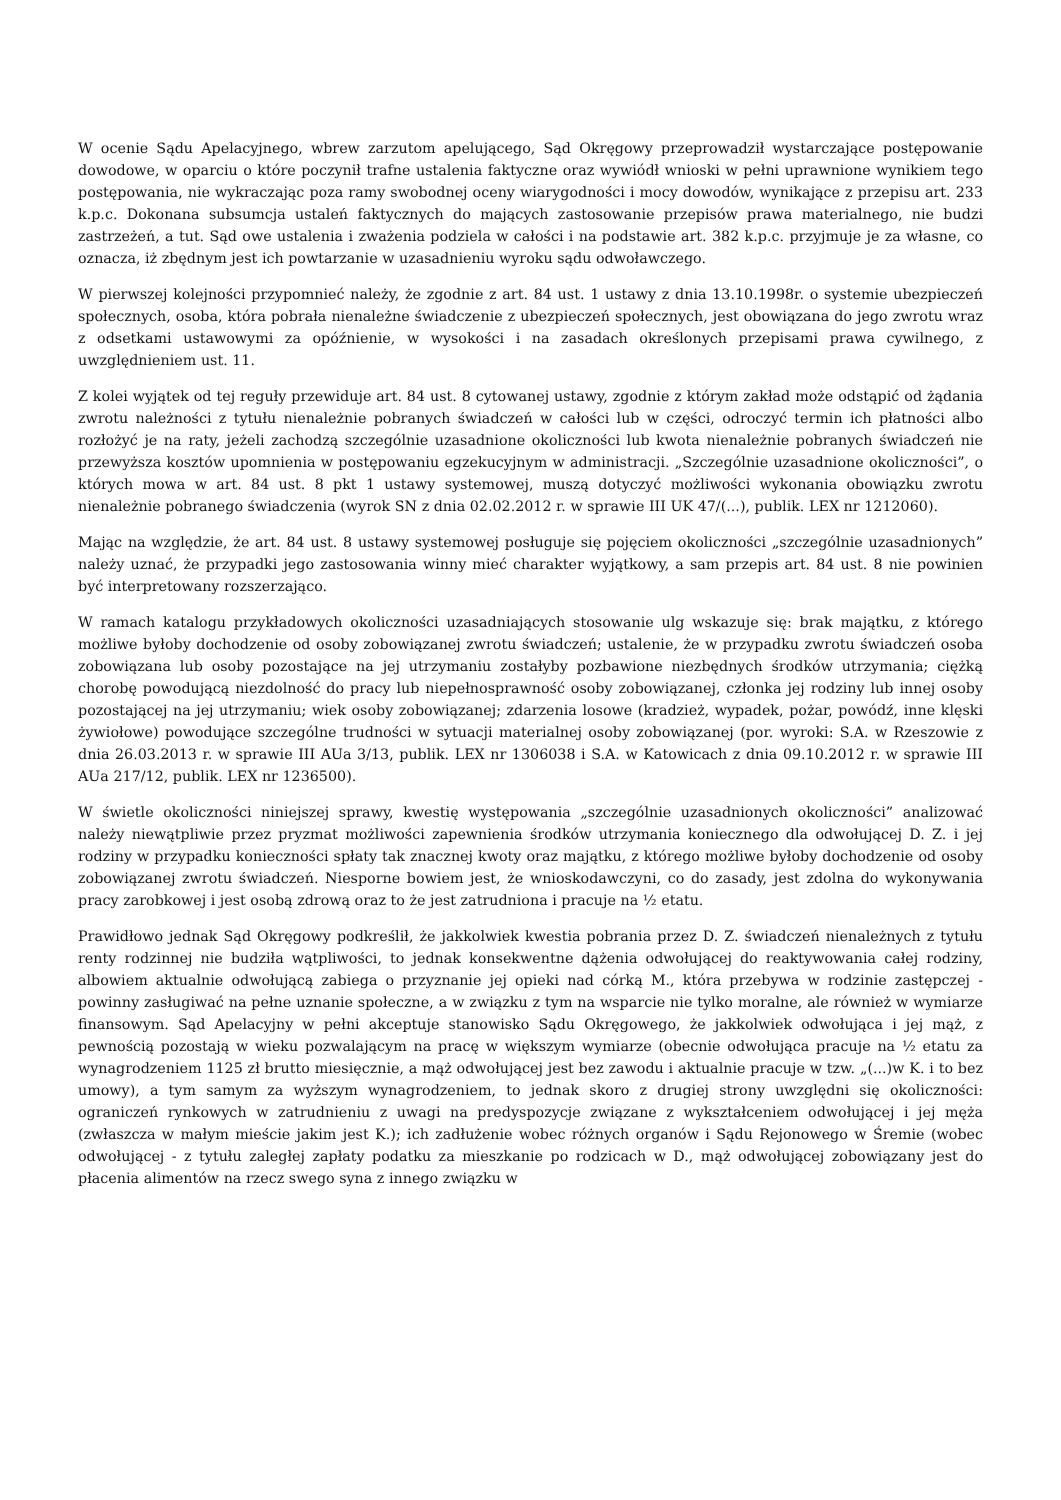W ocenie Sądu Apelacyjnego, wbrew zarzutom apelującego, Sąd Okręgowy przeprowadził wystarczające postępowanie dowodowe, w oparciu o które poczynił trafne ustalenia faktyczne oraz wywiódł wnioski w pełni uprawnione wynikiem tego postępowania, nie wykraczając poza ramy swobodnej oceny wiarygodności i mocy dowodów, wynikające z przepisu art. 233 k.p.c. Dokonana subsumcja ustaleń faktycznych do mających zastosowanie przepisów prawa materialnego, nie budzi zastrzeżeń, a tut. Sąd owe ustalenia i zważenia podziela w całości i na podstawie art. 382 k.p.c. przyjmuje je za własne, co oznacza, iż zbędnym jest ich powtarzanie w uzasadnieniu wyroku sądu odwoławczego.
W pierwszej kolejności przypomnieć należy, że zgodnie z art. 84 ust. 1 ustawy z dnia 13.10.1998r. o systemie ubezpieczeń społecznych, osoba, która pobrała nienależne świadczenie z ubezpieczeń społecznych, jest obowiązana do jego zwrotu wraz z odsetkami ustawowymi za opóźnienie, w wysokości i na zasadach określonych przepisami prawa cywilnego, z uwzględnieniem ust. 11.
Z kolei wyjątek od tej reguły przewiduje art. 84 ust. 8 cytowanej ustawy, zgodnie z którym zakład może odstąpić od żądania zwrotu należności z tytułu nienależnie pobranych świadczeń w całości lub w części, odroczyć termin ich płatności albo rozłożyć je na raty, jeżeli zachodzą szczególnie uzasadnione okoliczności lub kwota nienależnie pobranych świadczeń nie przewyższa kosztów upomnienia w postępowaniu egzekucyjnym w administracji. „Szczególnie uzasadnione okoliczności”, o których mowa w art. 84 ust. 8 pkt 1 ustawy systemowej, muszą dotyczyć możliwości wykonania obowiązku zwrotu nienależnie pobranego świadczenia (wyrok SN z dnia 02.02.2012 r. w sprawie III UK 47/(...), publik. LEX nr 1212060).
Mając na względzie, że art. 84 ust. 8 ustawy systemowej posługuje się pojęciem okoliczności „szczególnie uzasadnionych” należy uznać, że przypadki jego zastosowania winny mieć charakter wyjątkowy, a sam przepis art. 84 ust. 8 nie powinien być interpretowany rozszerzająco.
W ramach katalogu przykładowych okoliczności uzasadniających stosowanie ulg wskazuje się: brak majątku, z którego możliwe byłoby dochodzenie od osoby zobowiązanej zwrotu świadczeń; ustalenie, że w przypadku zwrotu świadczeń osoba zobowiązana lub osoby pozostające na jej utrzymaniu zostałyby pozbawione niezbędnych środków utrzymania; ciężką chorobę powodującą niezdolność do pracy lub niepełnosprawność osoby zobowiązanej, członka jej rodziny lub innej osoby pozostającej na jej utrzymaniu; wiek osoby zobowiązanej; zdarzenia losowe (kradzież, wypadek, pożar, powódź, inne klęski żywiołowe) powodujące szczególne trudności w sytuacji materialnej osoby zobowiązanej (por. wyroki: S.A. w Rzeszowie z dnia 26.03.2013 r. w sprawie III AUa 3/13, publik. LEX nr 1306038 i S.A. w Katowicach z dnia 09.10.2012 r. w sprawie III AUa 217/12, publik. LEX nr 1236500).
W świetle okoliczności niniejszej sprawy, kwestię występowania „szczególnie uzasadnionych okoliczności” analizować należy niewątpliwie przez pryzmat możliwości zapewnienia środków utrzymania koniecznego dla odwołującej D. Z. i jej rodziny w przypadku konieczności spłaty tak znacznej kwoty oraz majątku, z którego możliwe byłoby dochodzenie od osoby zobowiązanej zwrotu świadczeń. Niesporne bowiem jest, że wnioskodawczyni, co do zasady, jest zdolna do wykonywania pracy zarobkowej i jest osobą zdrową oraz to że jest zatrudniona i pracuje na ½ etatu.
Prawidłowo jednak Sąd Okręgowy podkreślił, że jakkolwiek kwestia pobrania przez D. Z. świadczeń nienależnych z tytułu renty rodzinnej nie budziła wątpliwości, to jednak konsekwentne dążenia odwołującej do reaktywowania całej rodziny, albowiem aktualnie odwołującą zabiega o przyznanie jej opieki nad córką M., która przebywa w rodzinie zastępczej - powinny zasługiwać na pełne uznanie społeczne, a w związku z tym na wsparcie nie tylko moralne, ale również w wymiarze finansowym. Sąd Apelacyjny w pełni akceptuje stanowisko Sądu Okręgowego, że jakkolwiek odwołująca i jej mąż, z pewnością pozostają w wieku pozwalającym na pracę w większym wymiarze (obecnie odwołująca pracuje na ½ etatu za wynagrodzeniem 1125 zł brutto miesięcznie, a mąż odwołującej jest bez zawodu i aktualnie pracuje w tzw. „(...)w K. i to bez umowy), a tym samym za wyższym wynagrodzeniem, to jednak skoro z drugiej strony uwzględni się okoliczności: ograniczeń rynkowych w zatrudnieniu z uwagi na predyspozycje związane z wykształceniem odwołującej i jej męża (zwłaszcza w małym mieście jakim jest K.); ich zadłużenie wobec różnych organów i Sądu Rejonowego w Śremie (wobec odwołującej - z tytułu zaległej zapłaty podatku za mieszkanie po rodzicach w D., mąż odwołującej zobowiązany jest do płacenia alimentów na rzecz swego syna z innego związku w